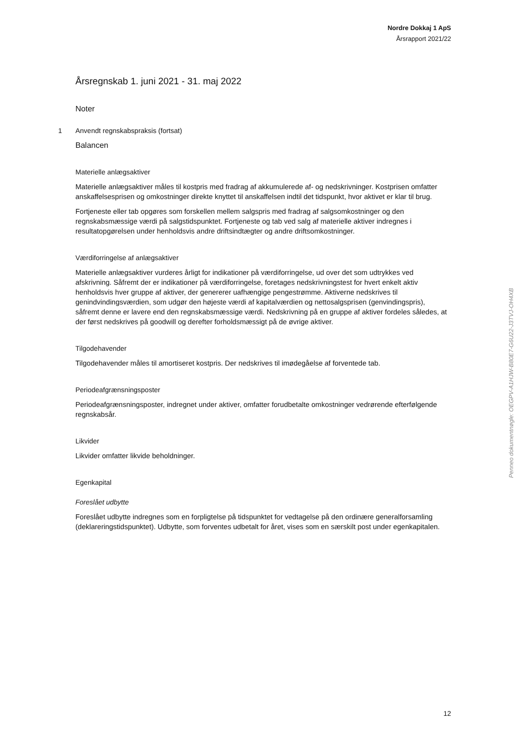Nordre Dokkaj 1 ApS
Årsrapport 2021/22
Årsregnskab 1. juni 2021 - 31. maj 2022
Noter
1 Anvendt regnskabspraksis (fortsat)
Balancen
Materielle anlægsaktiver
Materielle anlægsaktiver måles til kostpris med fradrag af akkumulerede af- og nedskrivninger. Kostprisen omfatter anskaffelsesprisen og omkostninger direkte knyttet til anskaffelsen indtil det tidspunkt, hvor aktivet er klar til brug.
Fortjeneste eller tab opgøres som forskellen mellem salgspris med fradrag af salgsomkostninger og den regnskabsmæssige værdi på salgstidspunktet. Fortjeneste og tab ved salg af materielle aktiver indregnes i resultatopgørelsen under henholdsvis andre driftsindtægter og andre driftsomkostninger.
Værdiforringelse af anlægsaktiver
Materielle anlægsaktiver vurderes årligt for indikationer på værdiforringelse, ud over det som udtrykkes ved afskrivning. Såfremt der er indikationer på værdiforringelse, foretages nedskrivningstest for hvert enkelt aktiv henholdsvis hver gruppe af aktiver, der genererer uafhængige pengestrømme. Aktiverne nedskrives til genindvindingsværdien, som udgør den højeste værdi af kapitalværdien og nettosalgsprisen (genvindingspris), såfremt denne er lavere end den regnskabsmæssige værdi. Nedskrivning på en gruppe af aktiver fordeles således, at der først nedskrives på goodwill og derefter forholdsmæssigt på de øvrige aktiver.
Tilgodehavender
Tilgodehavender måles til amortiseret kostpris. Der nedskrives til imødegåelse af forventede tab.
Periodeafgrænsningsposter
Periodeafgrænsningsposter, indregnet under aktiver, omfatter forudbetalte omkostninger vedrørende efterfølgende regnskabsår.
Likvider
Likvider omfatter likvide beholdninger.
Egenkapital
Foreslået udbytte
Foreslået udbytte indregnes som en forpligtelse på tidspunktet for vedtagelse på den ordinære generalforsamling (deklareringstidspunktet). Udbytte, som forventes udbetalt for året, vises som en særskilt post under egenkapitalen.
Penneo dokumentnøgle: OEGPV-A1HJW-B80E7-G6U22-J3TVJ-OH4XB
12